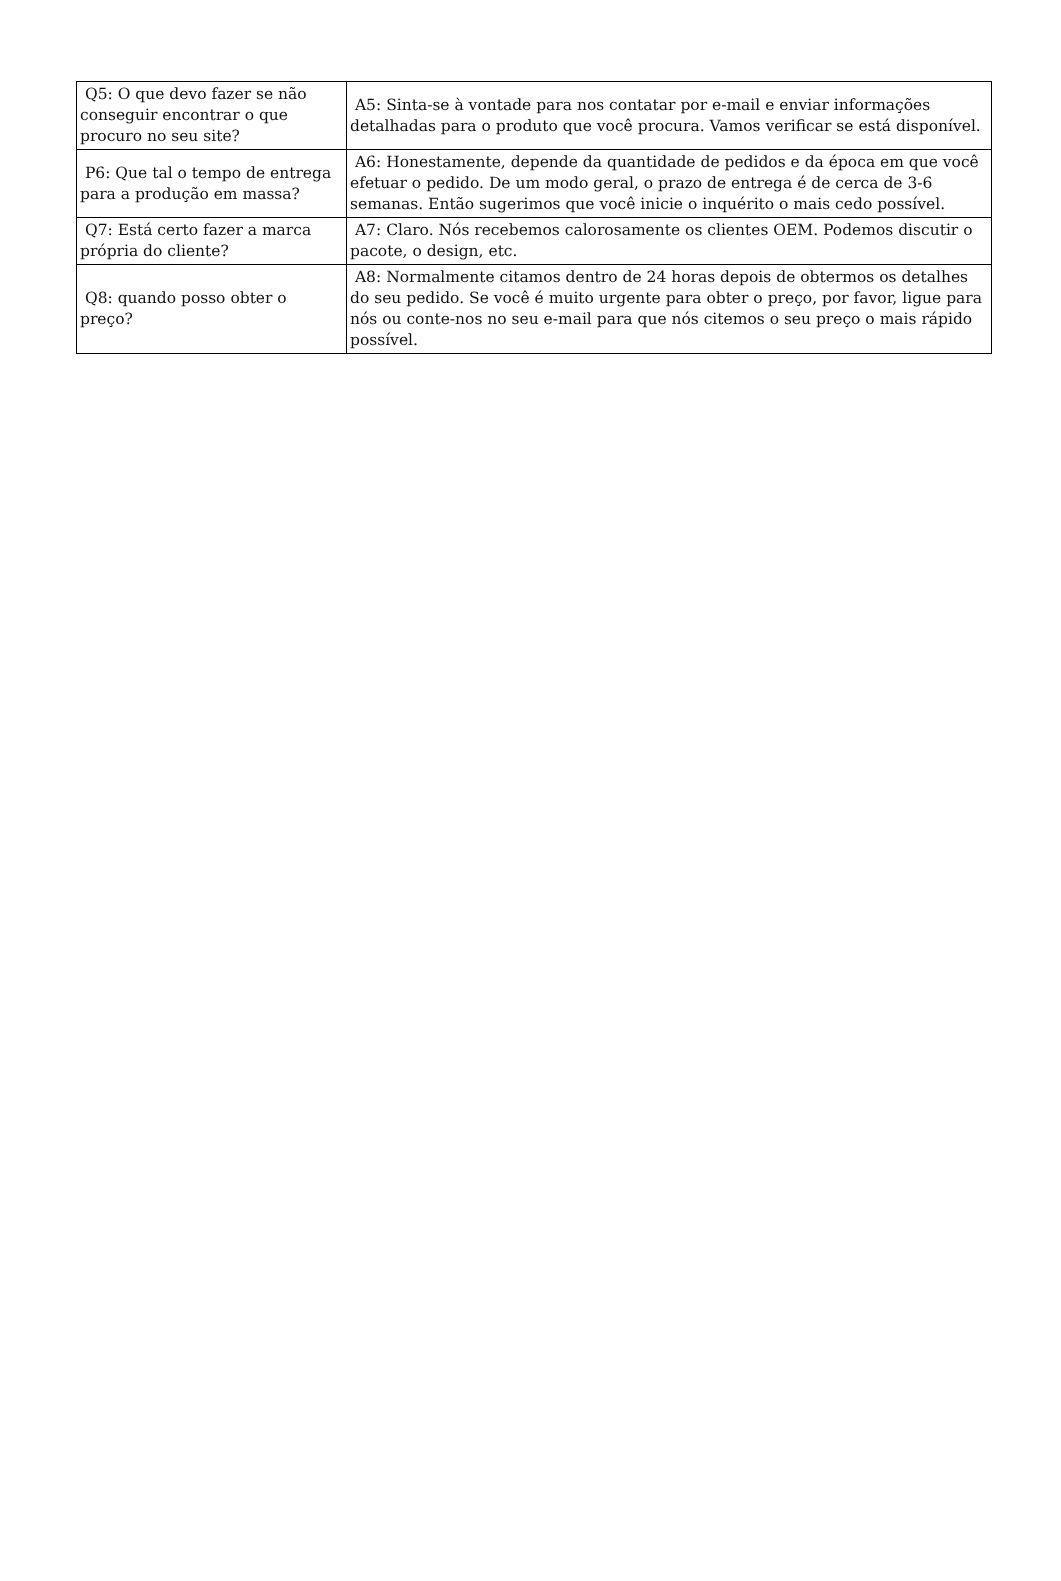| Q5: O que devo fazer se não conseguir encontrar o que procuro no seu site? | A5: Sinta-se à vontade para nos contatar por e-mail e enviar informações detalhadas para o produto que você procura. Vamos verificar se está disponível. |
| P6: Que tal o tempo de entrega para a produção em massa? | A6: Honestamente, depende da quantidade de pedidos e da época em que você efetuar o pedido. De um modo geral, o prazo de entrega é de cerca de 3-6 semanas. Então sugerimos que você inicie o inquérito o mais cedo possível. |
| Q7: Está certo fazer a marca própria do cliente? | A7: Claro. Nós recebemos calorosamente os clientes OEM. Podemos discutir o pacote, o design, etc. |
| Q8: quando posso obter o preço? | A8: Normalmente citamos dentro de 24 horas depois de obtermos os detalhes do seu pedido. Se você é muito urgente para obter o preço, por favor, ligue para nós ou conte-nos no seu e-mail para que nós citemos o seu preço o mais rápido possível. |